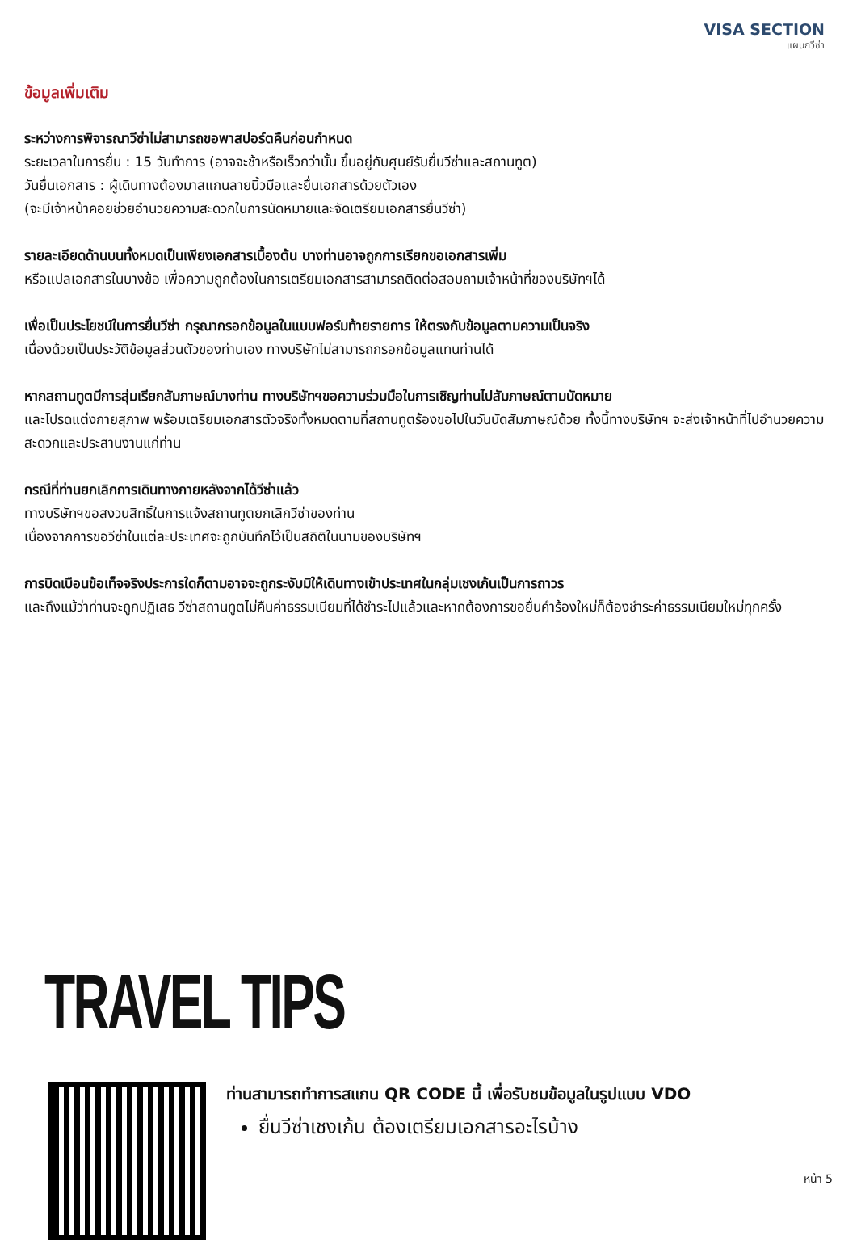VISA SECTION
แผนกวีซ่า
ข้อมูลเพิ่มเติม
ระหว่างการพิจารณาวีซ่าไม่สามารถขอพาสปอร์ตคืนก่อนกำหนด
ระยะเวลาในการยื่น : 15 วันทำการ (อาจจะช้าหรือเร็วกว่านั้น ขึ้นอยู่กับศุนย์รับยื่นวีซ่าและสถานทูต)
วันยื่นเอกสาร : ผู้เดินทางต้องมาสแกนลายนิ้วมือและยื่นเอกสารด้วยตัวเอง
(จะมีเจ้าหน้าคอยช่วยอำนวยความสะดวกในการนัดหมายและจัดเตรียมเอกสารยื่นวีซ่า)
รายละเอียดด้านบนทั้งหมดเป็นเพียงเอกสารเบื้องต้น บางท่านอาจถูกการเรียกขอเอกสารเพิ่ม
หรือแปลเอกสารในบางข้อ เพื่อความถูกต้องในการเตรียมเอกสารสามารถติดต่อสอบถามเจ้าหน้าที่ของบริษัทฯได้
เพื่อเป็นประโยชน์ในการยื่นวีซ่า กรุณากรอกข้อมูลในแบบฟอร์มท้ายรายการ ให้ตรงกับข้อมูลตามความเป็นจริง
เนื่องด้วยเป็นประวัติข้อมูลส่วนตัวของท่านเอง ทางบริษัทไม่สามารถกรอกข้อมูลแทนท่านได้
หากสถานทูตมีการสุ่มเรียกสัมภาษณ์บางท่าน ทางบริษัทฯขอความร่วมมือในการเชิญท่านไปสัมภาษณ์ตามนัดหมาย
และโปรดแต่งกายสุภาพ พร้อมเตรียมเอกสารตัวจริงทั้งหมดตามที่สถานทูตร้องขอไปในวันนัดสัมภาษณ์ด้วย ทั้งนี้ทางบริษัทฯ จะส่งเจ้าหน้าที่ไปอำนวยความสะดวกและประสานงานแก่ท่าน
กรณีที่ท่านยกเลิกการเดินทางภายหลังจากได้วีซ่าแล้ว
ทางบริษัทฯขอสงวนสิทธิ์ในการแจ้งสถานทูตยกเลิกวีซ่าของท่าน
เนื่องจากการขอวีซ่าในแต่ละประเทศจะถูกบันทึกไว้เป็นสถิติในนามของบริษัทฯ
การบิดเบือนข้อเท็จจริงประการใดก็ตามอาจจะถูกระงับมิให้เดินทางเข้าประเทศในกลุ่มเชงเก้นเป็นการถาวร
และถึงแม้ว่าท่านจะถูกปฏิเสธ วีซ่าสถานทูตไม่คืนค่าธรรมเนียมที่ได้ชำระไปแล้วและหากต้องการขอยื่นคำร้องใหม่ก็ต้องชำระค่าธรรมเนียมใหม่ทุกครั้ง
TRAVEL TIPS
ท่านสามารถทำการสแกน QR CODE นี้ เพื่อรับชมข้อมูลในรูปแบบ VDO
ยื่นวีซ่าเชงเก้น ต้องเตรียมเอกสารอะไรบ้าง
หน้า 5